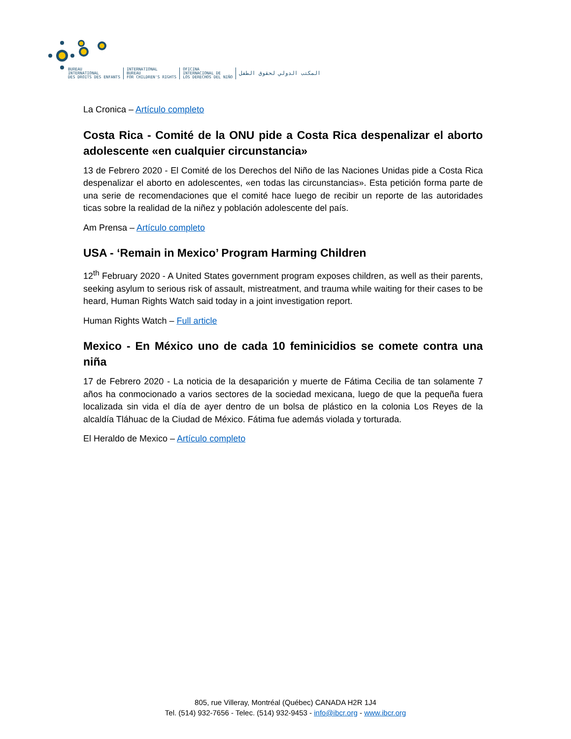BUREAU
INTERNATIONAL
DES DROITS DES ENFANTS
INTERNATIONAL
BUREAU
FOR CHILDREN'S RIGHTS
OFICINA
INTERNACIONAL DE
LOS DERECHOS DEL NIÑO
المكتب الدولي لحقوق الطفل
La Cronica – Artículo completo
Costa Rica - Comité de la ONU pide a Costa Rica despenalizar el aborto adolescente «en cualquier circunstancia»
13 de Febrero 2020 - El Comité de los Derechos del Niño de las Naciones Unidas pide a Costa Rica despenalizar el aborto en adolescentes, «en todas las circunstancias». Esta petición forma parte de una serie de recomendaciones que el comité hace luego de recibir un reporte de las autoridades ticas sobre la realidad de la niñez y población adolescente del país.
Am Prensa – Artículo completo
USA - ‘Remain in Mexico’ Program Harming Children
12<sup>th</sup> February 2020 - A United States government program exposes children, as well as their parents, seeking asylum to serious risk of assault, mistreatment, and trauma while waiting for their cases to be heard, Human Rights Watch said today in a joint investigation report.
Human Rights Watch – Full article
Mexico - En México uno de cada 10 feminicidios se comete contra una niña
17 de Febrero 2020 - La noticia de la desaparición y muerte de Fátima Cecilia de tan solamente 7 años ha conmocionado a varios sectores de la sociedad mexicana, luego de que la pequeña fuera localizada sin vida el día de ayer dentro de un bolsa de plástico en la colonia Los Reyes de la alcaldía Tláhuac de la Ciudad de México. Fátima fue además violada y torturada.
El Heraldo de Mexico – Artículo completo
805, rue Villeray, Montréal (Québec) CANADA H2R 1J4
Tel. (514) 932-7656 - Telec. (514) 932-9453 - info@ibcr.org - www.ibcr.org